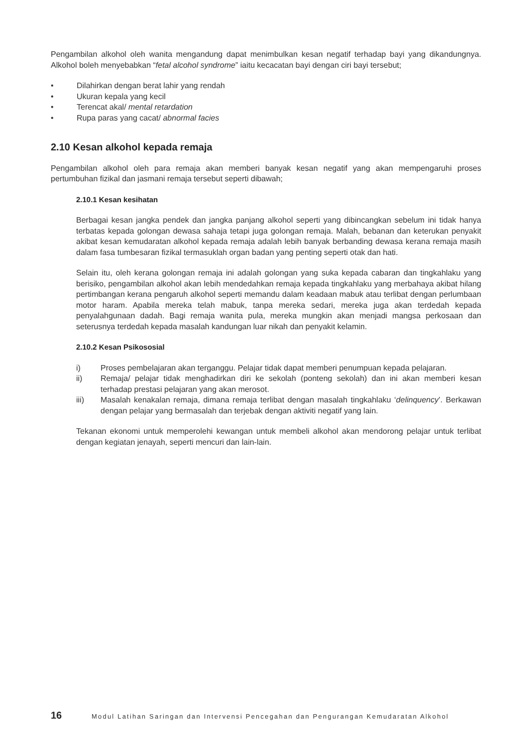Pengambilan alkohol oleh wanita mengandung dapat menimbulkan kesan negatif terhadap bayi yang dikandungnya. Alkohol boleh menyebabkan “fetal alcohol syndrome” iaitu kecacatan bayi dengan ciri bayi tersebut;
• Dilahirkan dengan berat lahir yang rendah
• Ukuran kepala yang kecil
• Terencat akal/ mental retardation
• Rupa paras yang cacat/ abnormal facies
2.10 Kesan alkohol kepada remaja
Pengambilan alkohol oleh para remaja akan memberi banyak kesan negatif yang akan mempengaruhi proses pertumbuhan fizikal dan jasmani remaja tersebut seperti dibawah;
2.10.1 Kesan kesihatan
Berbagai kesan jangka pendek dan jangka panjang alkohol seperti yang dibincangkan sebelum ini tidak hanya terbatas kepada golongan dewasa sahaja tetapi juga golongan remaja. Malah, bebanan dan keterukan penyakit akibat kesan kemudaratan alkohol kepada remaja adalah lebih banyak berbanding dewasa kerana remaja masih dalam fasa tumbesaran fizikal termasuklah organ badan yang penting seperti otak dan hati.
Selain itu, oleh kerana golongan remaja ini adalah golongan yang suka kepada cabaran dan tingkahlaku yang berisiko, pengambilan alkohol akan lebih mendedahkan remaja kepada tingkahlaku yang merbahaya akibat hilang pertimbangan kerana pengaruh alkohol seperti memandu dalam keadaan mabuk atau terlibat dengan perlumbaan motor haram. Apabila mereka telah mabuk, tanpa mereka sedari, mereka juga akan terdedah kepada penyalahgunaan dadah. Bagi remaja wanita pula, mereka mungkin akan menjadi mangsa perkosaan dan seterusnya terdedah kepada masalah kandungan luar nikah dan penyakit kelamin.
2.10.2 Kesan Psikososial
i) Proses pembelajaran akan terganggu. Pelajar tidak dapat memberi penumpuan kepada pelajaran.
ii) Remaja/ pelajar tidak menghadirkan diri ke sekolah (ponteng sekolah) dan ini akan memberi kesan terhadap prestasi pelajaran yang akan merosot.
iii) Masalah kenakalan remaja, dimana remaja terlibat dengan masalah tingkahlaku ‘delinquency’. Berkawan dengan pelajar yang bermasalah dan terjebak dengan aktiviti negatif yang lain.
Tekanan ekonomi untuk memperolehi kewangan untuk membeli alkohol akan mendorong pelajar untuk terlibat dengan kegiatan jenayah, seperti mencuri dan lain-lain.
16 Modul Latihan Saringan dan Intervensi Pencegahan dan Pengurangan Kemudaratan Alkohol